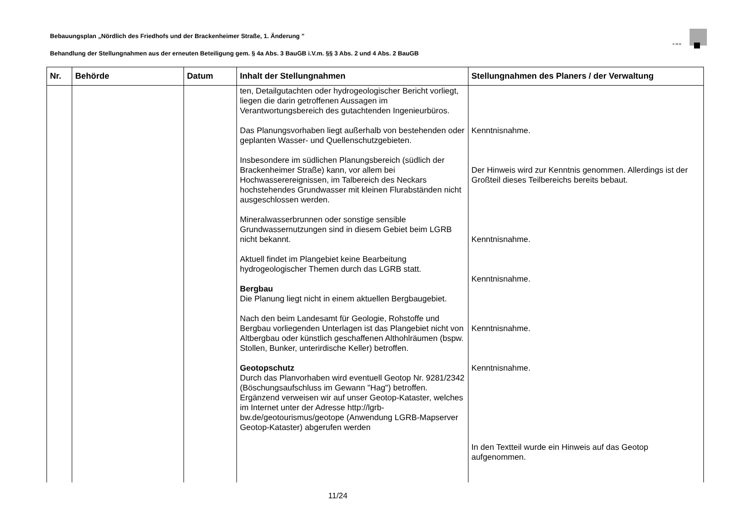Bebauungsplan „Nördlich des Friedhofs und der Brackenheimer Straße, 1. Änderung "
Behandlung der Stellungnahmen aus der erneuten Beteiligung gem. § 4a Abs. 3 BauGB i.V.m. §§ 3 Abs. 2 und 4 Abs. 2 BauGB
KMB
| Nr. | Behörde | Datum | Inhalt der Stellungnahmen | Stellungnahmen des Planers / der Verwaltung |
| --- | --- | --- | --- | --- |
| | | | ten, Detailgutachten oder hydrogeologischer Bericht vorliegt, liegen die darin getroffenen Aussagen im Verantwortungsbereich des gutachtenden Ingenieurbüros. Das Planungsvorhaben liegt außerhalb von bestehenden oder geplanten Wasser- und Quellenschutzgebieten. Insbesondere im südlichen Planungsbereich (südlich der Brackenheimer Straße) kann, vor allem bei Hochwasserereignissen, im Talbereich des Neckars hochstehendes Grundwasser mit kleinen Flurabständen nicht ausgeschlossen werden. Mineralwasserbrunnen oder sonstige sensible Grundwassernutzungen sind in diesem Gebiet beim LGRB nicht bekannt. Aktuell findet im Plangebiet keine Bearbeitung hydrogeologischer Themen durch das LGRB statt. Bergbau Die Planung liegt nicht in einem aktuellen Bergbaugebiet. Nach den beim Landesamt für Geologie, Rohstoffe und Bergbau vorliegenden Unterlagen ist das Plangebiet nicht von Altbergbau oder künstlich geschaffenen Althohlräumen (bspw. Stollen, Bunker, unterirdische Keller) betroffen. Geotopschutz Durch das Planvorhaben wird eventuell Geotop Nr. 9281/2342 (Böschungsaufschluss im Gewann "Hag") betroffen. Ergänzend verweisen wir auf unser Geotop-Kataster, welches im Internet unter der Adresse http://lgrb-bw.de/geotourismus/geotope (Anwendung LGRB-Mapserver Geotop-Kataster) abgerufen werden | Kenntnisnahme. Der Hinweis wird zur Kenntnis genommen. Allerdings ist der Großteil dieses Teilbereichs bereits bebaut. Kenntnisnahme. Kenntnisnahme. Kenntnisnahme. Kenntnisnahme. In den Textteil wurde ein Hinweis auf das Geotop aufgenommen. |
11/24